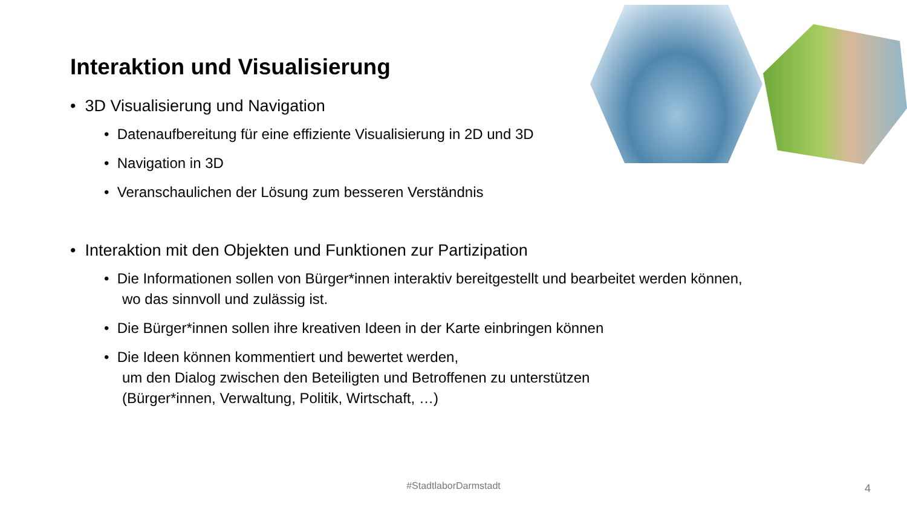Interaktion und Visualisierung
• 3D Visualisierung und Navigation
• Datenaufbereitung für eine effiziente Visualisierung in 2D und 3D
• Navigation in 3D
• Veranschaulichen der Lösung zum besseren Verständnis
• Interaktion mit den Objekten und Funktionen zur Partizipation
• Die Informationen sollen von Bürger*innen interaktiv bereitgestellt und bearbeitet werden können,
wo das sinnvoll und zulässig ist.
• Die Bürger*innen sollen ihre kreativen Ideen in der Karte einbringen können
• Die Ideen können kommentiert und bewertet werden,
um den Dialog zwischen den Beteiligten und Betroffenen zu unterstützen
(Bürger*innen, Verwaltung, Politik, Wirtschaft, …)
#StadtlaborDarmstadt 4